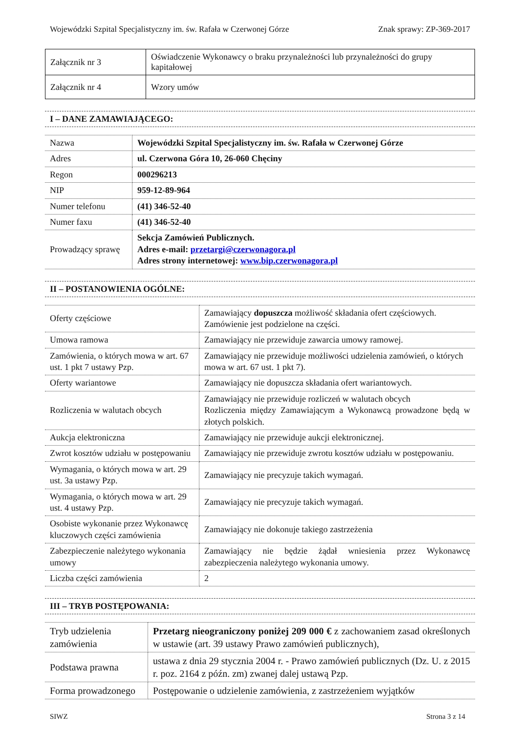Wojewódzki Szpital Specjalistyczny im. św. Rafała w Czerwonej Górze Znak sprawy: ZP-369-2017
| Załącznik nr 3 | Oświadczenie Wykonawcy o braku przynależności lub przynależności do grupy kapitałowej |
| Załącznik nr 4 | Wzory umów |
I – DANE ZAMAWIAJĄCEGO:
| Nazwa | Wojewódzki Szpital Specjalistyczny im. św. Rafała w Czerwonej Górze |
| Adres | ul. Czerwona Góra 10, 26-060 Chęciny |
| Regon | 000296213 |
| NIP | 959-12-89-964 |
| Numer telefonu | (41) 346-52-40 |
| Numer faxu | (41) 346-52-40 |
| Prowadzący sprawę | Sekcja Zamówień Publicznych. Adres e-mail: przetargi@czerwonagora.pl Adres strony internetowej: www.bip.czerwonagora.pl |
II – POSTANOWIENIA OGÓLNE:
| Oferty częściowe | Zamawiający dopuszcza możliwość składania ofert częściowych. Zamówienie jest podzielone na części. |
| Umowa ramowa | Zamawiający nie przewiduje zawarcia umowy ramowej. |
| Zamówienia, o których mowa w art. 67 ust. 1 pkt 7 ustawy Pzp. | Zamawiający nie przewiduje możliwości udzielenia zamówień, o których mowa w art. 67 ust. 1 pkt 7). |
| Oferty wariantowe | Zamawiający nie dopuszcza składania ofert wariantowych. |
| Rozliczenia w walutach obcych | Zamawiający nie przewiduje rozliczeń w walutach obcych Rozliczenia między Zamawiającym a Wykonawcą prowadzone będą w złotych polskich. |
| Aukcja elektroniczna | Zamawiający nie przewiduje aukcji elektronicznej. |
| Zwrot kosztów udziału w postępowaniu | Zamawiający nie przewiduje zwrotu kosztów udziału w postępowaniu. |
| Wymagania, o których mowa w art. 29 ust. 3a ustawy Pzp. | Zamawiający nie precyzuje takich wymagań. |
| Wymagania, o których mowa w art. 29 ust. 4 ustawy Pzp. | Zamawiający nie precyzuje takich wymagań. |
| Osobiste wykonanie przez Wykonawcę kluczowych części zamówienia | Zamawiający nie dokonuje takiego zastrzeżenia |
| Zabezpieczenie należytego wykonania umowy | Zamawiający nie będzie żądał wniesienia przez Wykonawcę zabezpieczenia należytego wykonania umowy. |
| Liczba części zamówienia | 2 |
III – TRYB POSTĘPOWANIA:
| Tryb udzielenia zamówienia | Przetarg nieograniczony poniżej 209 000 € z zachowaniem zasad określonych w ustawie (art. 39 ustawy Prawo zamówień publicznych), |
| Podstawa prawna | ustawa z dnia 29 stycznia 2004 r. - Prawo zamówień publicznych (Dz. U. z 2015 r. poz. 2164 z późn. zm) zwanej dalej ustawą Pzp. |
| Forma prowadzonego | Postępowanie o udzielenie zamówienia, z zastrzeżeniem wyjątków |
SIWZ Strona 3 z 14